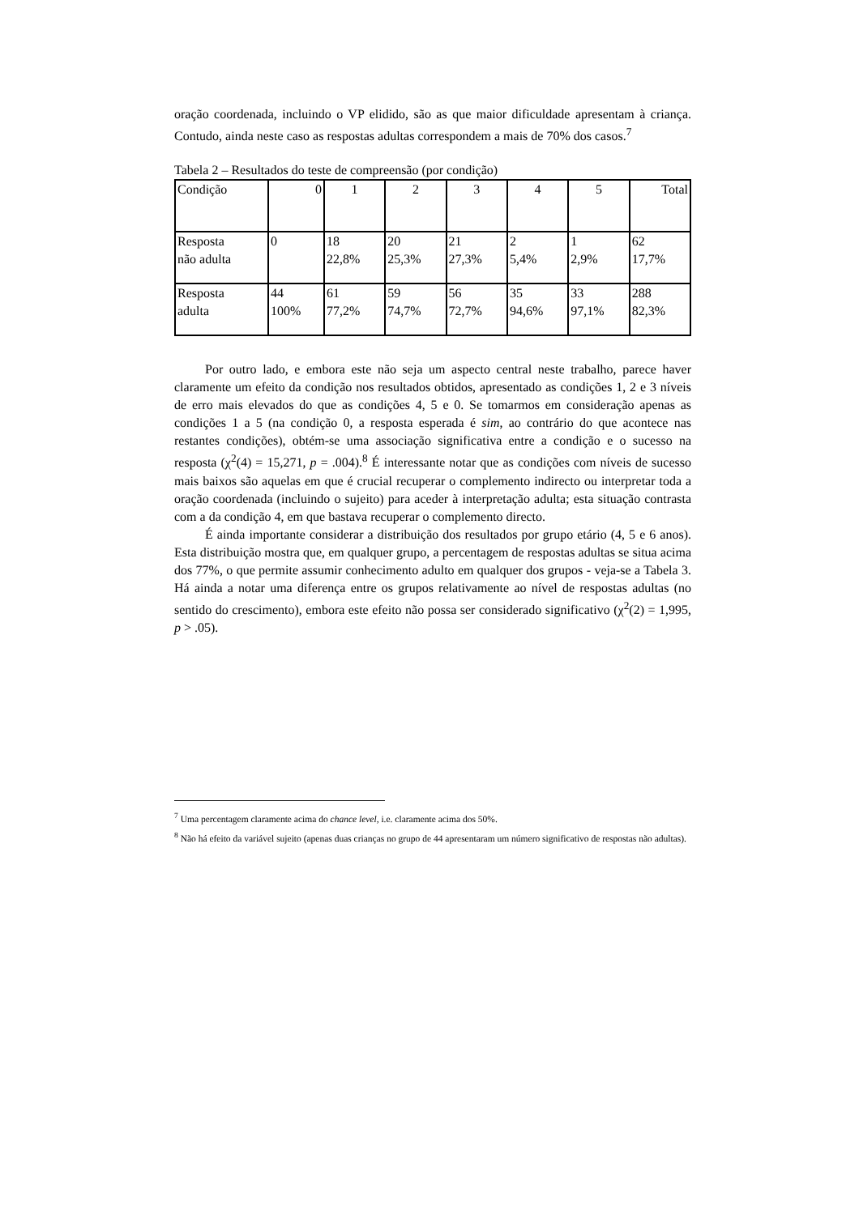oração coordenada, incluindo o VP elidido, são as que maior dificuldade apresentam à criança. Contudo, ainda neste caso as respostas adultas correspondem a mais de 70% dos casos.<sup>7</sup>
Tabela 2 – Resultados do teste de compreensão (por condição)
| Condição | 0 | 1 | 2 | 3 | 4 | 5 | Total |
| Resposta não adulta | 0 | 18 22,8% | 20 25,3% | 21 27,3% | 2 5,4% | 1 2,9% | 62 17,7% |
| Resposta adulta | 44 100% | 61 77,2% | 59 74,7% | 56 72,7% | 35 94,6% | 33 97,1% | 288 82,3% |
Por outro lado, e embora este não seja um aspecto central neste trabalho, parece haver claramente um efeito da condição nos resultados obtidos, apresentado as condições 1, 2 e 3 níveis de erro mais elevados do que as condições 4, 5 e 0. Se tomarmos em consideração apenas as condições 1 a 5 (na condição 0, a resposta esperada é sim, ao contrário do que acontece nas restantes condições), obtém-se uma associação significativa entre a condição e o sucesso na resposta (χ<sup>2</sup>(4) = 15,271, p = .004).<sup>8</sup> É interessante notar que as condições com níveis de sucesso mais baixos são aquelas em que é crucial recuperar o complemento indirecto ou interpretar toda a oração coordenada (incluindo o sujeito) para aceder à interpretação adulta; esta situação contrasta com a da condição 4, em que bastava recuperar o complemento directo.
É ainda importante considerar a distribuição dos resultados por grupo etário (4, 5 e 6 anos). Esta distribuição mostra que, em qualquer grupo, a percentagem de respostas adultas se situa acima dos 77%, o que permite assumir conhecimento adulto em qualquer dos grupos - veja-se a Tabela 3. Há ainda a notar uma diferença entre os grupos relativamente ao nível de respostas adultas (no sentido do crescimento), embora este efeito não possa ser considerado significativo (χ<sup>2</sup>(2) = 1,995, p > .05).
<sup>7</sup> Uma percentagem claramente acima do chance level, i.e. claramente acima dos 50%.
<sup>8</sup> Não há efeito da variável sujeito (apenas duas crianças no grupo de 44 apresentaram um número significativo de respostas não adultas).